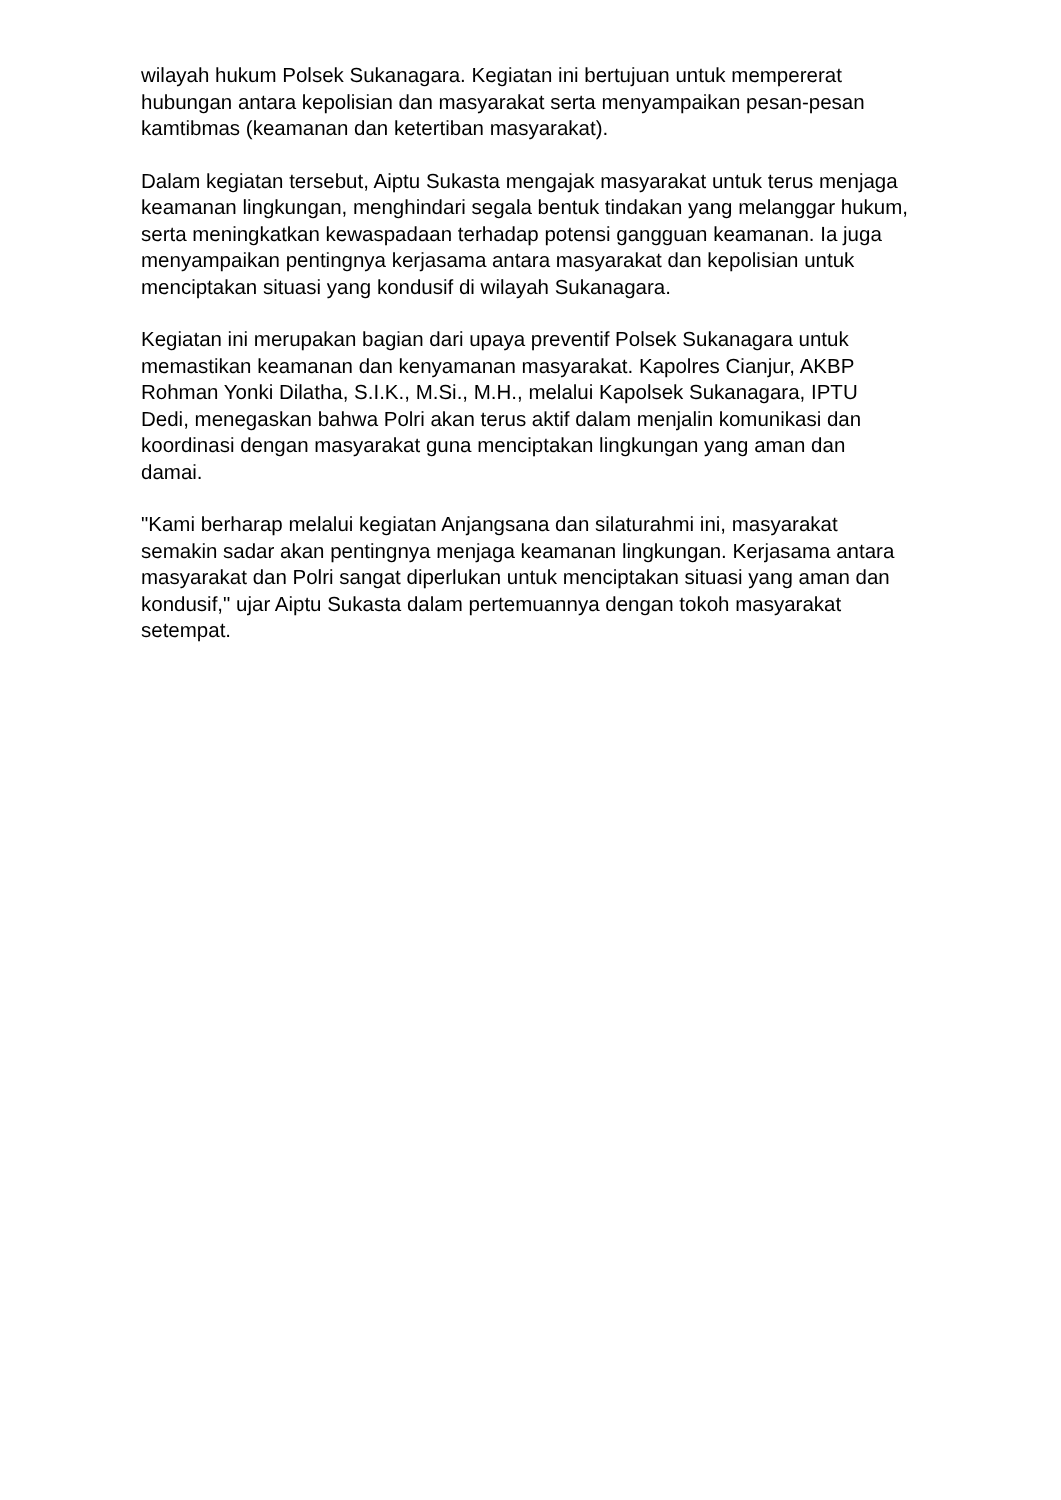wilayah hukum Polsek Sukanagara. Kegiatan ini bertujuan untuk mempererat hubungan antara kepolisian dan masyarakat serta menyampaikan pesan-pesan kamtibmas (keamanan dan ketertiban masyarakat).
Dalam kegiatan tersebut, Aiptu Sukasta mengajak masyarakat untuk terus menjaga keamanan lingkungan, menghindari segala bentuk tindakan yang melanggar hukum, serta meningkatkan kewaspadaan terhadap potensi gangguan keamanan. Ia juga menyampaikan pentingnya kerjasama antara masyarakat dan kepolisian untuk menciptakan situasi yang kondusif di wilayah Sukanagara.
Kegiatan ini merupakan bagian dari upaya preventif Polsek Sukanagara untuk memastikan keamanan dan kenyamanan masyarakat. Kapolres Cianjur, AKBP Rohman Yonki Dilatha, S.I.K., M.Si., M.H., melalui Kapolsek Sukanagara, IPTU Dedi, menegaskan bahwa Polri akan terus aktif dalam menjalin komunikasi dan koordinasi dengan masyarakat guna menciptakan lingkungan yang aman dan damai.
"Kami berharap melalui kegiatan Anjangsana dan silaturahmi ini, masyarakat semakin sadar akan pentingnya menjaga keamanan lingkungan. Kerjasama antara masyarakat dan Polri sangat diperlukan untuk menciptakan situasi yang aman dan kondusif," ujar Aiptu Sukasta dalam pertemuannya dengan tokoh masyarakat setempat.